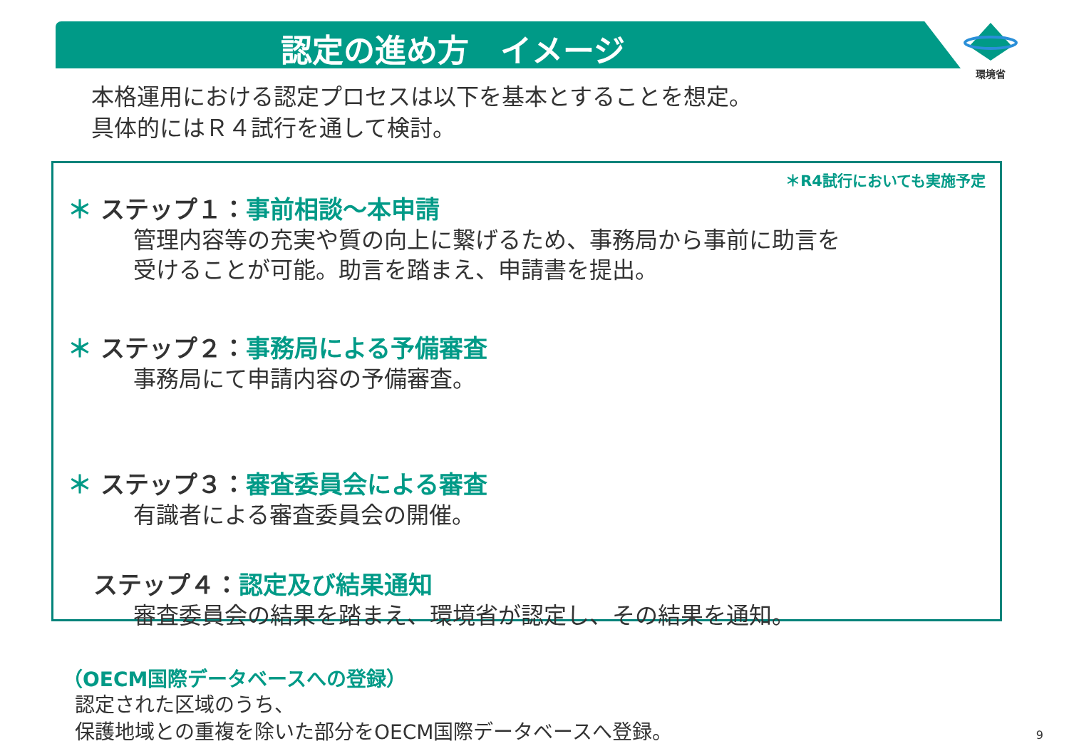認定の進め方　イメージ
環境省
本格運用における認定プロセスは以下を基本とすることを想定。
具体的にはＲ４試行を通して検討。
＊R4試行においても実施予定
＊ ステップ１：事前相談～本申請
管理内容等の充実や質の向上に繋げるため、事務局から事前に助言を
受けることが可能。助言を踏まえ、申請書を提出。
＊ ステップ２：事務局による予備審査
事務局にて申請内容の予備審査。
＊ ステップ３：審査委員会による審査
有識者による審査委員会の開催。
ステップ４：認定及び結果通知
審査委員会の結果を踏まえ、環境省が認定し、その結果を通知。
（OECM国際データベースへの登録）
認定された区域のうち、
保護地域との重複を除いた部分をOECM国際データベースへ登録。
9